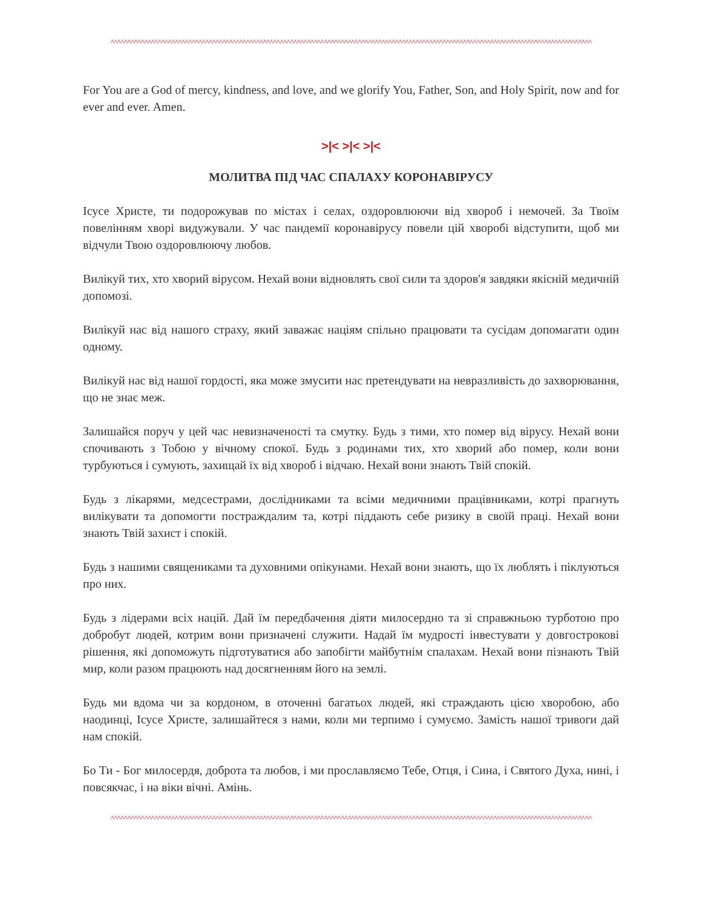^^^^^^^^^^^^^^^^^^^^^^^^^^^^^^^^^^^^^^^^^^^^^^^^^^^^^^^^^^^^^^^^^^^^^^^^^^^^^^^^^^^^^^^^^^^^^^^^^^^^^^^^^^^^^^^^^^^^^^^^^^^^^^^^^^^^^^^^^^^^^^
For You are a God of mercy, kindness, and love, and we glorify You, Father, Son, and Holy Spirit, now and for ever and ever. Amen.
>|< >|< >|<
МОЛИТВА ПІД ЧАС СПАЛАХУ КОРОНАВІРУСУ
Ісусе Христе, ти подорожував по містах і селах, оздоровлюючи від хвороб і немочей. За Твоїм повелінням хворі видужували. У час пандемії коронавірусу повели цій хворобі відступити, щоб ми відчули Твою оздоровлюючу любов.
Вилікуй тих, хто хворий вірусом. Нехай вони відновлять свої сили та здоров'я завдяки якісній медичній допомозі.
Вилікуй нас від нашого страху, який заважає націям спільно працювати та сусідам допомагати один одному.
Вилікуй нас від нашої гордості, яка може змусити нас претендувати на невразливість до захворювання, що не знає меж.
Залишайся поруч у цей час невизначеності та смутку. Будь з тими, хто помер від вірусу. Нехай вони спочивають з Тобою у вічному спокої. Будь з родинами тих, хто хворий або помер, коли вони турбуються і сумують, захищай їх від хвороб і відчаю. Нехай вони знають Твій спокій.
Будь з лікарями, медсестрами, дослідниками та всіми медичними працівниками, котрі прагнуть вилікувати та допомогти постраждалим та, котрі піддають себе ризику в своїй праці. Нехай вони знають Твій захист і спокій.
Будь з нашими священиками та духовними опікунами. Нехай вони знають, що їх люблять і піклуються про них.
Будь з лідерами всіх націй. Дай їм передбачення діяти милосердно та зі справжньою турботою про добробут людей, котрим вони призначені служити. Надай їм мудрості інвестувати у довгострокові рішення, які допоможуть підготуватися або запобігти майбутнім спалахам. Нехай вони пізнають Твій мир, коли разом працюють над досягненням його на землі.
Будь ми вдома чи за кордоном, в оточенні багатьох людей, які страждають цією хворобою, або наодинці, Ісусе Христе, залишайтеся з нами, коли ми терпимо і сумуємо. Замість нашої тривоги дай нам спокій.
Бо Ти - Бог милосердя, доброта та любов, і ми прославляємо Тебе, Отця, і Сина, і Святого Духа, нині, і повсякчас, і на віки вічні. Амінь.
^^^^^^^^^^^^^^^^^^^^^^^^^^^^^^^^^^^^^^^^^^^^^^^^^^^^^^^^^^^^^^^^^^^^^^^^^^^^^^^^^^^^^^^^^^^^^^^^^^^^^^^^^^^^^^^^^^^^^^^^^^^^^^^^^^^^^^^^^^^^^^